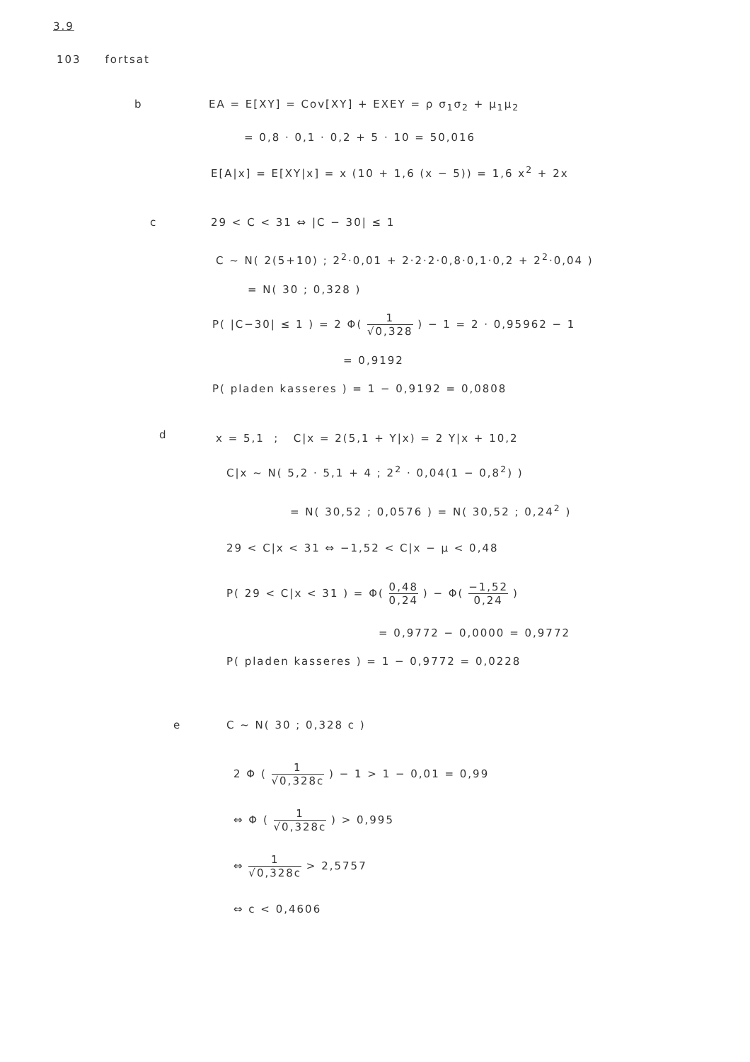3.9
103 fortsat
b EA = E[XY] = Cov[XY] + EXEY = ρ σ<sub>1</sub>σ<sub>2</sub> + μ<sub>1</sub>μ<sub>2</sub>
= 0,8 · 0,1 · 0,2 + 5 · 10 = 50,016
E[A|x] = E[XY|x] = x (10 + 1,6 (x − 5)) = 1,6 x<sup>2</sup> + 2x
c 29 < C < 31 ⇔ |C − 30| ≤ 1
C ~ N( 2(5+10) ; 2<sup>2</sup>·0,01 + 2·2·2·0,8·0,1·0,2 + 2<sup>2</sup>·0,04 )
= N( 30 ; 0,328 )
P( |C−30| ≤ 1 ) = 2 Φ( 1 √0,328 ) − 1 = 2 · 0,95962 − 1
= 0,9192
P( pladen kasseres ) = 1 − 0,9192 = 0,0808
d x = 5,1 ; C|x = 2(5,1 + Y|x) = 2 Y|x + 10,2
C|x ~ N( 5,2 · 5,1 + 4 ; 2<sup>2</sup> · 0,04(1 − 0,8<sup>2</sup>) )
= N( 30,52 ; 0,0576 ) = N( 30,52 ; 0,24<sup>2</sup> )
29 < C|x < 31 ⇔ −1,52 < C|x − μ < 0,48
P( 29 < C|x < 31 ) = Φ( 0,48 0,24 ) − Φ( −1,52 0,24 )
= 0,9772 − 0,0000 = 0,9772
P( pladen kasseres ) = 1 − 0,9772 = 0,0228
e C ~ N( 30 ; 0,328 c )
2 Φ ( 1 √0,328c ) − 1 > 1 − 0,01 = 0,99
⇔ Φ ( 1 √0,328c ) > 0,995
⇔ 1 √0,328c > 2,5757
⇔ c < 0,4606